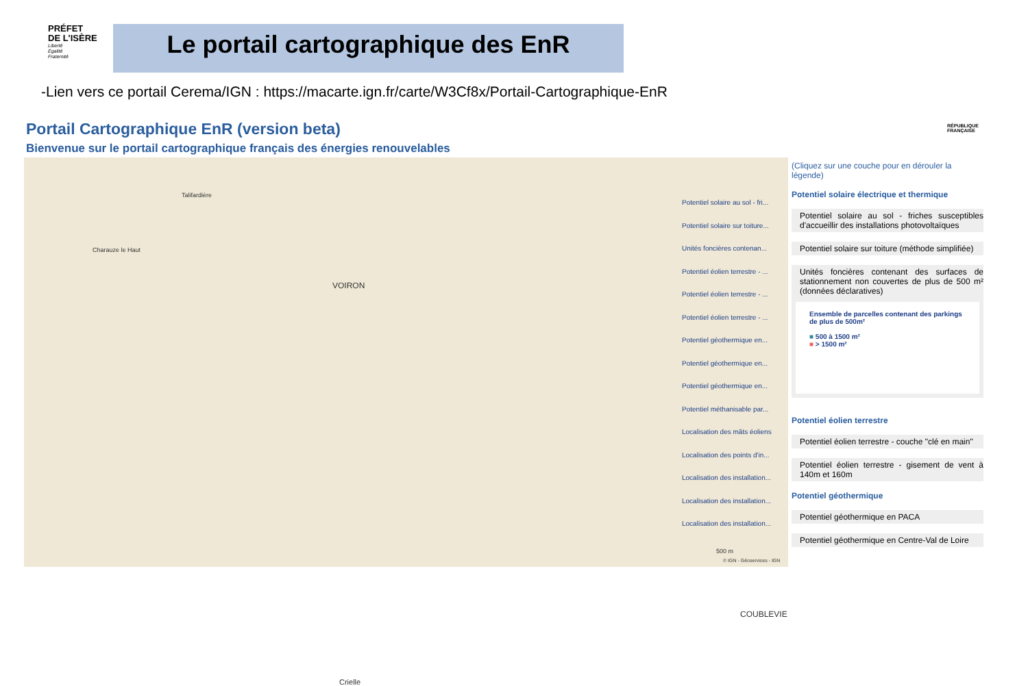PRÉFET
DE L'ISÈRE
Liberté
Égalité
Fraternité
Le portail cartographique des EnR
-Lien vers ce portail Cerema/IGN : https://macarte.ign.fr/carte/W3Cf8x/Portail-Cartographique-EnR
Portail Cartographique EnR (version beta)
Bienvenue sur le portail cartographique français des énergies renouvelables
RÉPUBLIQUE
FRANÇAISE
VOIRON
COUBLEVIE
Talifardière
Charauze le Haut
Crielle
Potentiel solaire au sol - fri...
Potentiel solaire sur toiture...
Unités foncières contenan...
Potentiel éolien terrestre - ...
Potentiel éolien terrestre - ...
Potentiel éolien terrestre - ...
Potentiel géothermique en...
Potentiel géothermique en...
Potentiel géothermique en...
Potentiel méthanisable par...
Localisation des mâts éoliens
Localisation des points d'in...
Localisation des installation...
Localisation des installation...
Localisation des installation...
500 m
© IGN - Géoservices - IGN
(Cliquez sur une couche pour en dérouler la légende)
Potentiel solaire électrique et thermique
Potentiel solaire au sol - friches susceptibles d'accueillir des installations photovoltaïques
Potentiel solaire sur toiture (méthode simplifiée)
Unités foncières contenant des surfaces de stationnement non couvertes de plus de 500 m² (données déclaratives)
Ensemble de parcelles contenant des parkings de plus de 500m²
■ 500 à 1500 m²
■ > 1500 m²
Potentiel éolien terrestre
Potentiel éolien terrestre - couche "clé en main"
Potentiel éolien terrestre - gisement de vent à 140m et 160m
Potentiel géothermique
Potentiel géothermique en PACA
Potentiel géothermique en Centre-Val de Loire